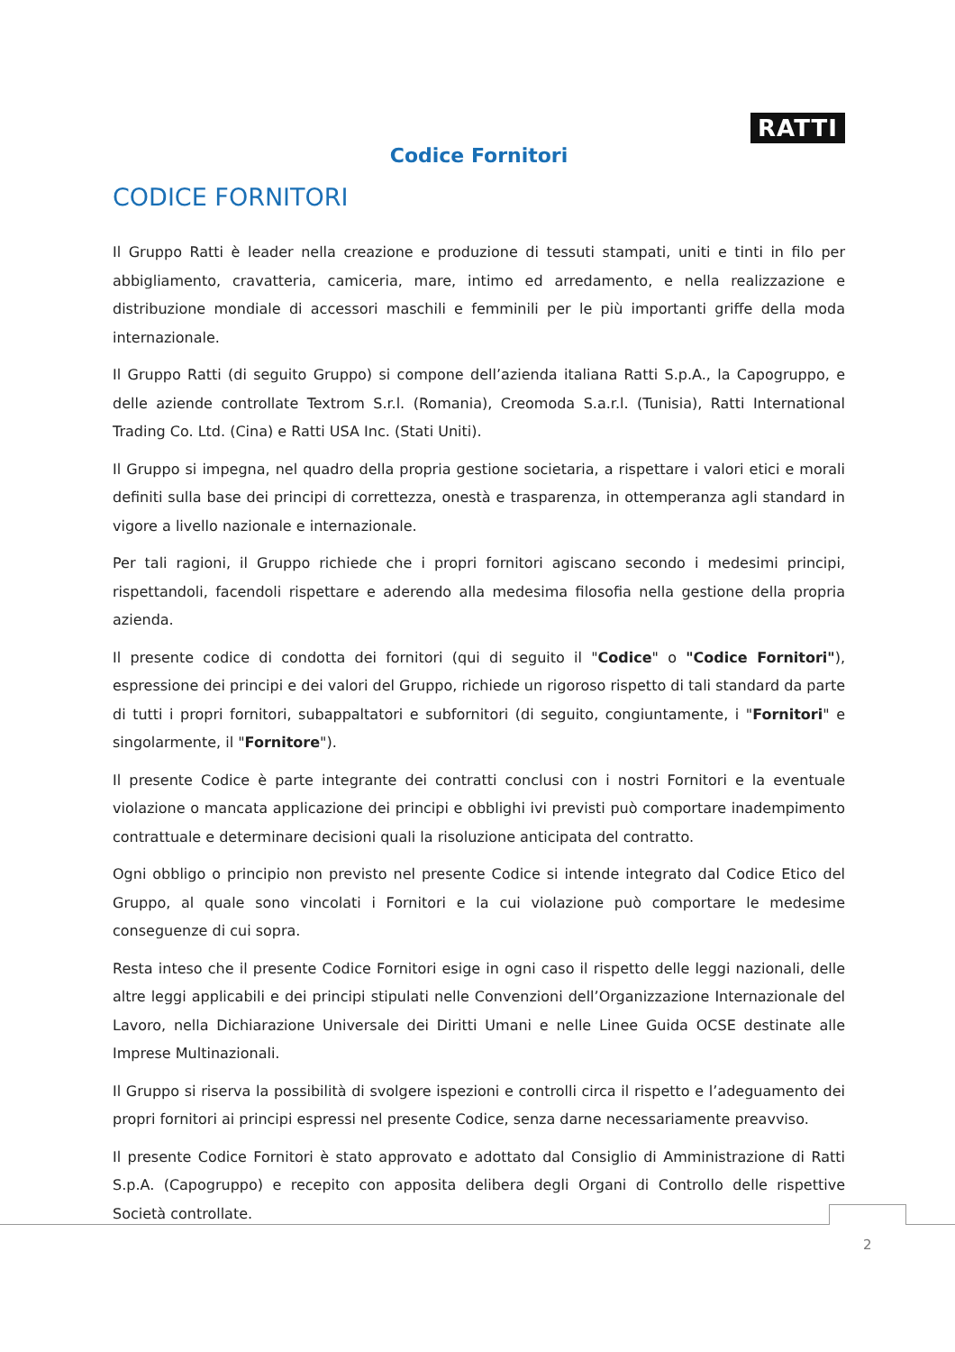RATTI
Codice Fornitori
CODICE FORNITORI
Il Gruppo Ratti è leader nella creazione e produzione di tessuti stampati, uniti e tinti in filo per abbigliamento, cravatteria, camiceria, mare, intimo ed arredamento, e nella realizzazione e distribuzione mondiale di accessori maschili e femminili per le più importanti griffe della moda internazionale.
Il Gruppo Ratti (di seguito Gruppo) si compone dell’azienda italiana Ratti S.p.A., la Capogruppo, e delle aziende controllate Textrom S.r.l. (Romania), Creomoda S.a.r.l. (Tunisia), Ratti International Trading Co. Ltd. (Cina) e Ratti USA Inc. (Stati Uniti).
Il Gruppo si impegna, nel quadro della propria gestione societaria, a rispettare i valori etici e morali definiti sulla base dei principi di correttezza, onestà e trasparenza, in ottemperanza agli standard in vigore a livello nazionale e internazionale.
Per tali ragioni, il Gruppo richiede che i propri fornitori agiscano secondo i medesimi principi, rispettandoli, facendoli rispettare e aderendo alla medesima filosofia nella gestione della propria azienda.
Il presente codice di condotta dei fornitori (qui di seguito il "Codice" o "Codice Fornitori"), espressione dei principi e dei valori del Gruppo, richiede un rigoroso rispetto di tali standard da parte di tutti i propri fornitori, subappaltatori e subfornitori (di seguito, congiuntamente, i "Fornitori" e singolarmente, il "Fornitore").
Il presente Codice è parte integrante dei contratti conclusi con i nostri Fornitori e la eventuale violazione o mancata applicazione dei principi e obblighi ivi previsti può comportare inadempimento contrattuale e determinare decisioni quali la risoluzione anticipata del contratto.
Ogni obbligo o principio non previsto nel presente Codice si intende integrato dal Codice Etico del Gruppo, al quale sono vincolati i Fornitori e la cui violazione può comportare le medesime conseguenze di cui sopra.
Resta inteso che il presente Codice Fornitori esige in ogni caso il rispetto delle leggi nazionali, delle altre leggi applicabili e dei principi stipulati nelle Convenzioni dell’Organizzazione Internazionale del Lavoro, nella Dichiarazione Universale dei Diritti Umani e nelle Linee Guida OCSE destinate alle Imprese Multinazionali.
Il Gruppo si riserva la possibilità di svolgere ispezioni e controlli circa il rispetto e l’adeguamento dei propri fornitori ai principi espressi nel presente Codice, senza darne necessariamente preavviso.
Il presente Codice Fornitori è stato approvato e adottato dal Consiglio di Amministrazione di Ratti S.p.A. (Capogruppo) e recepito con apposita delibera degli Organi di Controllo delle rispettive Società controllate.
2